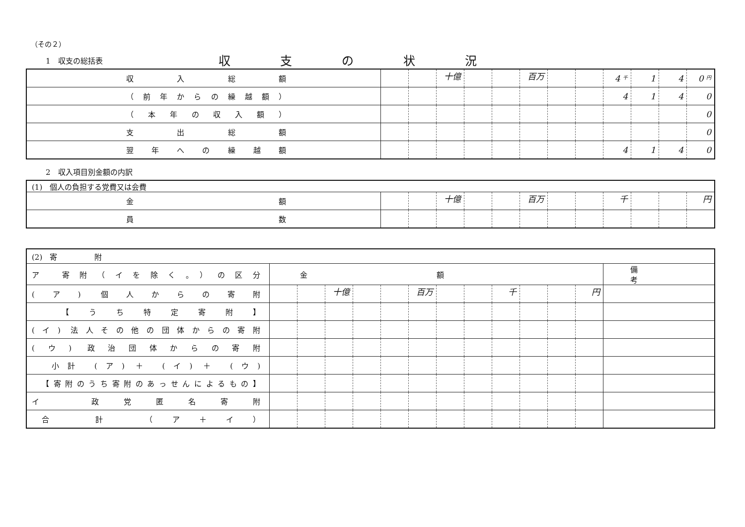（その２）
1　収支の総括表
収支の状況
| 収入総額 | | | 十億 | | | 百万 | | | 4 千 | 1 | 4 | 0 円 |
| （前年からの繰越額） | | | | | | | | | 4 | 1 | 4 | 0 |
| （本年の収入額） | | | | | | | | | | | | 0 |
| 支出総額 | | | | | | | | | | | | 0 |
| 翌年への繰越額 | | | | | | | | | 4 | 1 | 4 | 0 |
2　収入項目別金額の内訳
| (1) 個人の負担する党費又は会費 | | | | | | | | | | | | |
| 金額 | | | 十億 | | | 百万 | | | 千 | | | 円 |
| 員数 | | | | | | | | | | | | |
| (2) 寄 附 | | | | | | | | | | | | | |
| ア 寄附（イを除く。）の区分 | 金額 | | | | | | | | | | | | 備考 |
| (ア) 個人からの寄附 | | | 十億 | | | 百万 | | | 千 | | | 円 | |
| 【うち特定寄附】 | | | | | | | | | | | | | |
| (イ) 法人その他の団体からの寄附 | | | | | | | | | | | | | |
| (ウ) 政治団体からの寄附 | | | | | | | | | | | | | |
| 小計 (ア) ＋ (イ) ＋ (ウ) | | | | | | | | | | | | | |
| 【寄附のうち寄附のあっせんによるもの】 | | | | | | | | | | | | | |
| イ 政党匿名寄附 | | | | | | | | | | | | | |
| 合 計 （ア＋イ） | | | | | | | | | | | | | |